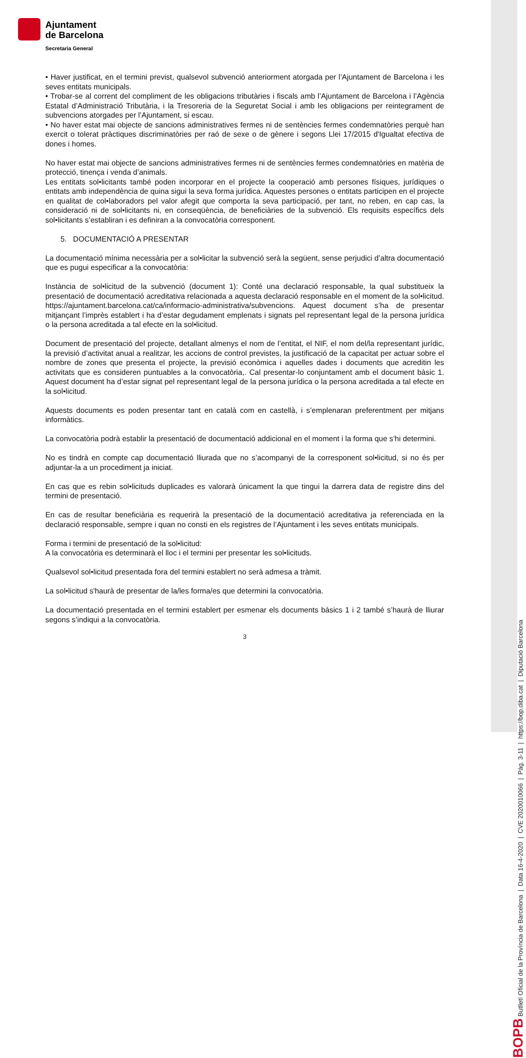Ajuntament
de Barcelona
Secretaria General
• Haver justificat, en el termini previst, qualsevol subvenció anteriorment atorgada per l’Ajuntament de Barcelona i les seves entitats municipals.
• Trobar-se al corrent del compliment de les obligacions tributàries i fiscals amb l’Ajuntament de Barcelona i l’Agència Estatal d’Administració Tributària, i la Tresoreria de la Seguretat Social i amb les obligacions per reintegrament de subvencions atorgades per l’Ajuntament, si escau.
• No haver estat mai objecte de sancions administratives fermes ni de sentències fermes condemnatòries perquè han exercit o tolerat pràctiques discriminatòries per raó de sexe o de gènere i segons Llei 17/2015 d'Igualtat efectiva de dones i homes.
No haver estat mai objecte de sancions administratives fermes ni de sentències fermes condemnatòries en matèria de protecció, tinença i venda d’animals.
Les entitats sol•licitants també poden incorporar en el projecte la cooperació amb persones físiques, jurídiques o entitats amb independència de quina sigui la seva forma jurídica. Aquestes persones o entitats participen en el projecte en qualitat de col•laboradors pel valor afegit que comporta la seva participació, per tant, no reben, en cap cas, la consideració ni de sol•licitants ni, en conseqüència, de beneficiàries de la subvenció. Els requisits específics dels sol•licitants s’establiran i es definiran a la convocatòria corresponent.
5. DOCUMENTACIÓ A PRESENTAR
La documentació mínima necessària per a sol•licitar la subvenció serà la següent, sense perjudici d’altra documentació que es pugui especificar a la convocatòria:
Instància de sol•licitud de la subvenció (document 1): Conté una declaració responsable, la qual substitueix la presentació de documentació acreditativa relacionada a aquesta declaració responsable en el moment de la sol•licitud. https://ajuntament.barcelona.cat/ca/informacio-administrativa/subvencions. Aquest document s’ha de presentar mitjançant l’imprès establert i ha d’estar degudament emplenats i signats pel representant legal de la persona jurídica o la persona acreditada a tal efecte en la sol•licitud.
Document de presentació del projecte, detallant almenys el nom de l’entitat, el NIF, el nom del/la representant jurídic, la previsió d’activitat anual a realitzar, les accions de control previstes, la justificació de la capacitat per actuar sobre el nombre de zones que presenta el projecte, la previsió econòmica i aquelles dades i documents que acreditin les activitats que es consideren puntuables a la convocatòria,. Cal presentar-lo conjuntament amb el document bàsic 1. Aquest document ha d’estar signat pel representant legal de la persona jurídica o la persona acreditada a tal efecte en la sol•licitud.
Aquests documents es poden presentar tant en català com en castellà, i s’emplenaran preferentment per mitjans informàtics.
La convocatòria podrà establir la presentació de documentació addicional en el moment i la forma que s’hi determini.
No es tindrà en compte cap documentació lliurada que no s’acompanyi de la corresponent sol•licitud, si no és per adjuntar-la a un procediment ja iniciat.
En cas que es rebin sol•licituds duplicades es valorarà únicament la que tingui la darrera data de registre dins del termini de presentació.
En cas de resultar beneficiària es requerirà la presentació de la documentació acreditativa ja referenciada en la declaració responsable, sempre i quan no consti en els registres de l’Ajuntament i les seves entitats municipals.
Forma i termini de presentació de la sol•licitud:
A la convocatòria es determinarà el lloc i el termini per presentar les sol•licituds.
Qualsevol sol•licitud presentada fora del termini establert no serà admesa a tràmit.
La sol•licitud s'haurà de presentar de la/les forma/es que determini la convocatòria.
La documentació presentada en el termini establert per esmenar els documents bàsics 1 i 2 també s’haurà de lliurar segons s’indiqui a la convocatòria.
3
BOPB Butlletí Oficial de la Província de Barcelona | Data 16-4-2020 | CVE 2020010066 | Pàg. 3-11 | https://bop.diba.cat | Diputació Barcelona